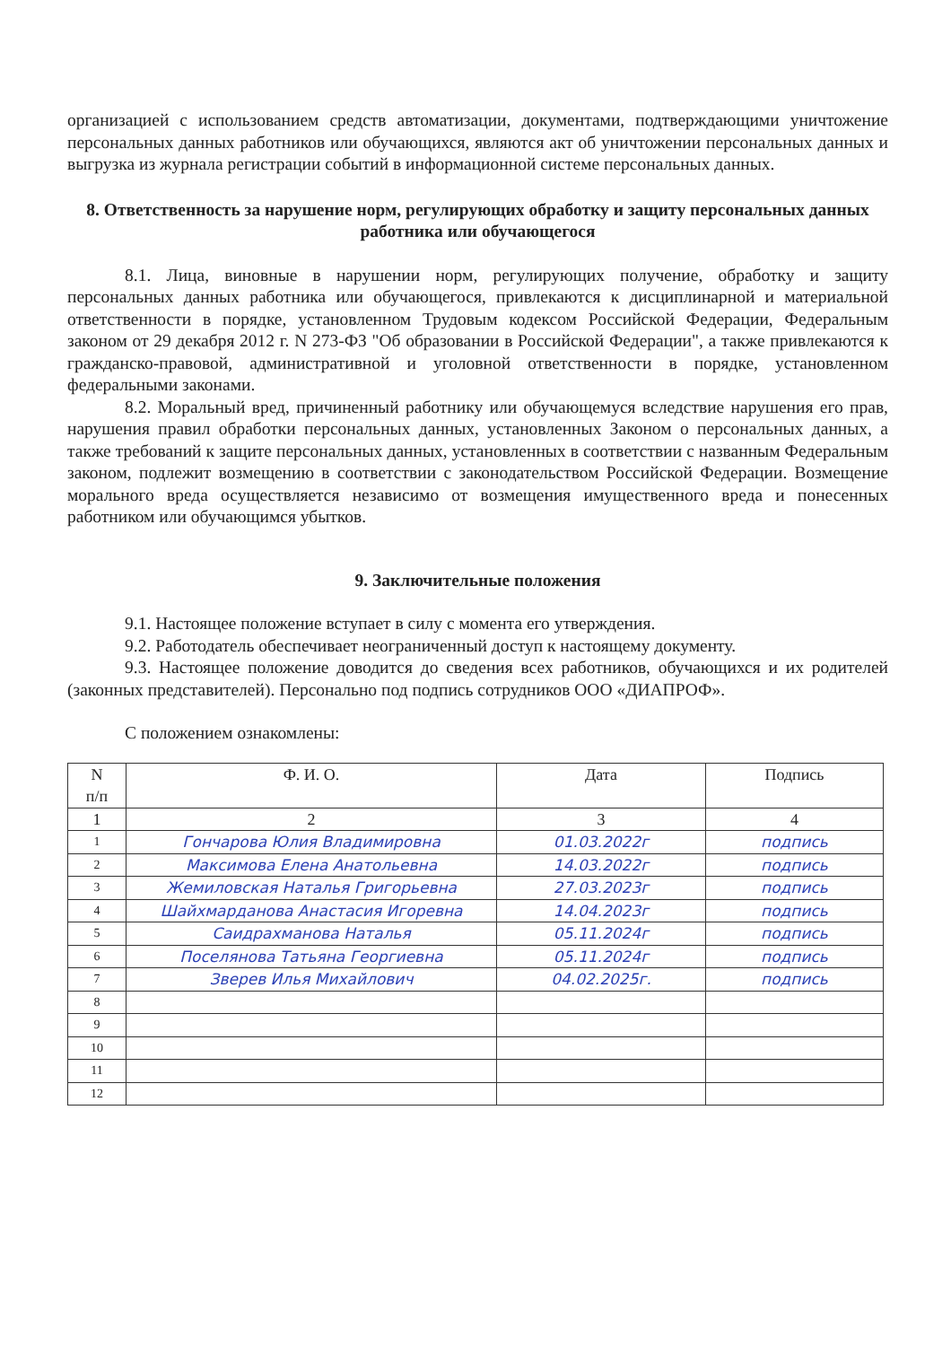организацией с использованием средств автоматизации, документами, подтверждающими уничтожение персональных данных работников или обучающихся, являются акт об уничтожении персональных данных и выгрузка из журнала регистрации событий в информационной системе персональных данных.
8. Ответственность за нарушение норм, регулирующих обработку и защиту персональных данных работника или обучающегося
8.1. Лица, виновные в нарушении норм, регулирующих получение, обработку и защиту персональных данных работника или обучающегося, привлекаются к дисциплинарной и материальной ответственности в порядке, установленном Трудовым кодексом Российской Федерации, Федеральным законом от 29 декабря 2012 г. N 273-ФЗ "Об образовании в Российской Федерации", а также привлекаются к гражданско-правовой, административной и уголовной ответственности в порядке, установленном федеральными законами.
8.2. Моральный вред, причиненный работнику или обучающемуся вследствие нарушения его прав, нарушения правил обработки персональных данных, установленных Законом о персональных данных, а также требований к защите персональных данных, установленных в соответствии с названным Федеральным законом, подлежит возмещению в соответствии с законодательством Российской Федерации. Возмещение морального вреда осуществляется независимо от возмещения имущественного вреда и понесенных работником или обучающимся убытков.
9. Заключительные положения
9.1. Настоящее положение вступает в силу с момента его утверждения.
9.2. Работодатель обеспечивает неограниченный доступ к настоящему документу.
9.3. Настоящее положение доводится до сведения всех работников, обучающихся и их родителей (законных представителей). Персонально под подпись сотрудников ООО «ДИАПРОФ».
С положением ознакомлены:
| N п/п | Ф. И. О. | Дата | Подпись |
| --- | --- | --- | --- |
| 1 | 2 | 3 | 4 |
| 1 | Гончарова Юлия Владимировна | 01.03.2022г | подпись |
| 2 | Максимова Елена Анатольевна | 14.03.2022г | подпись |
| 3 | Жемиловская Наталья Григорьевна | 27.03.2023г | подпись |
| 4 | Шайхмарданова Анастасия Игоревна | 14.04.2023г | подпись |
| 5 | Саидрахманова Наталья | 05.11.2024г | подпись |
| 6 | Поселянова Татьяна Георгиевна | 05.11.2024г | подпись |
| 7 | Зверев Илья Михайлович | 04.02.2025г. | подпись |
| 8 | | | |
| 9 | | | |
| 10 | | | |
| 11 | | | |
| 12 | | | |